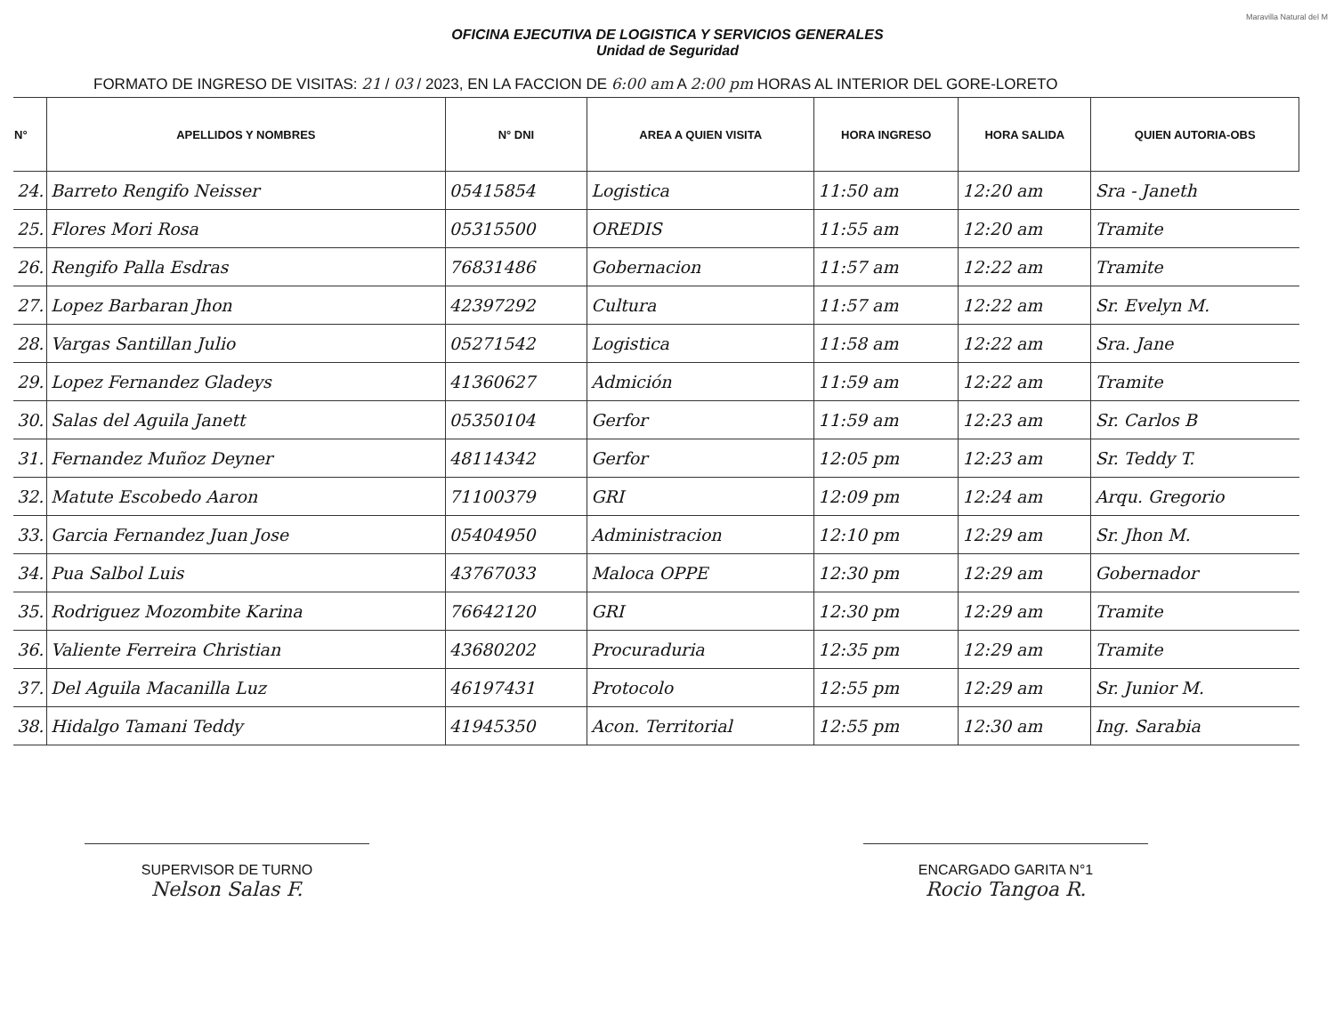Maravilla Natural del M
OFICINA EJECUTIVA DE LOGISTICA Y SERVICIOS GENERALES
Unidad de Seguridad
FORMATO DE INGRESO DE VISITAS: 21 / 03 / 2023, EN LA FACCION DE 6:00 am A 2:00 pm HORAS AL INTERIOR DEL GORE-LORETO
| N° | APELLIDOS Y NOMBRES | N° DNI | AREA A QUIEN VISITA | HORA INGRESO | HORA SALIDA | QUIEN AUTORIA-OBS |
| --- | --- | --- | --- | --- | --- | --- |
| 24. | Barreto Rengifo Neisser | 05415854 | Logistica | 11:50 am | 12:20 am | Sra - Janeth |
| 25. | Flores Mori Rosa | 05315500 | OREDIS | 11:55 am | 12:20 am | Tramite |
| 26. | Rengifo Palla Esdras | 76831486 | Gobernacion | 11:57 am | 12:22 am | Tramite |
| 27. | Lopez Barbaran Jhon | 42397292 | Cultura | 11:57 am | 12:22 am | Sr. Evelyn M. |
| 28. | Vargas Santillan Julio | 05271542 | Logistica | 11:58 am | 12:22 am | Sra. Jane |
| 29. | Lopez Fernandez Gladeys | 41360627 | Admición | 11:59 am | 12:22 am | Tramite |
| 30. | Salas del Aguila Janett | 05350104 | Gerfor | 11:59 am | 12:23 am | Sr. Carlos B |
| 31. | Fernandez Muñoz Deyner | 48114342 | Gerfor | 12:05 pm | 12:23 am | Sr. Teddy T. |
| 32. | Matute Escobedo Aaron | 71100379 | GRI | 12:09 pm | 12:24 am | Arqu. Gregorio |
| 33. | Garcia Fernandez Juan Jose | 05404950 | Administracion | 12:10 pm | 12:29 am | Sr. Jhon M. |
| 34. | Pua Salbol Luis | 43767033 | Maloca OPPE | 12:30 pm | 12:29 am | Gobernador |
| 35. | Rodriguez Mozombite Karina | 76642120 | GRI | 12:30 pm | 12:29 am | Tramite |
| 36. | Valiente Ferreira Christian | 43680202 | Procuraduria | 12:35 pm | 12:29 am | Tramite |
| 37. | Del Aguila Macanilla Luz | 46197431 | Protocolo | 12:55 pm | 12:29 am | Sr. Junior M. |
| 38. | Hidalgo Tamani Teddy | 41945350 | Acon. Territorial | 12:55 pm | 12:30 am | Ing. Sarabia |
SUPERVISOR DE TURNO
Nelson Salas F.
ENCARGADO GARITA N°1
Rocio Tangoa R.